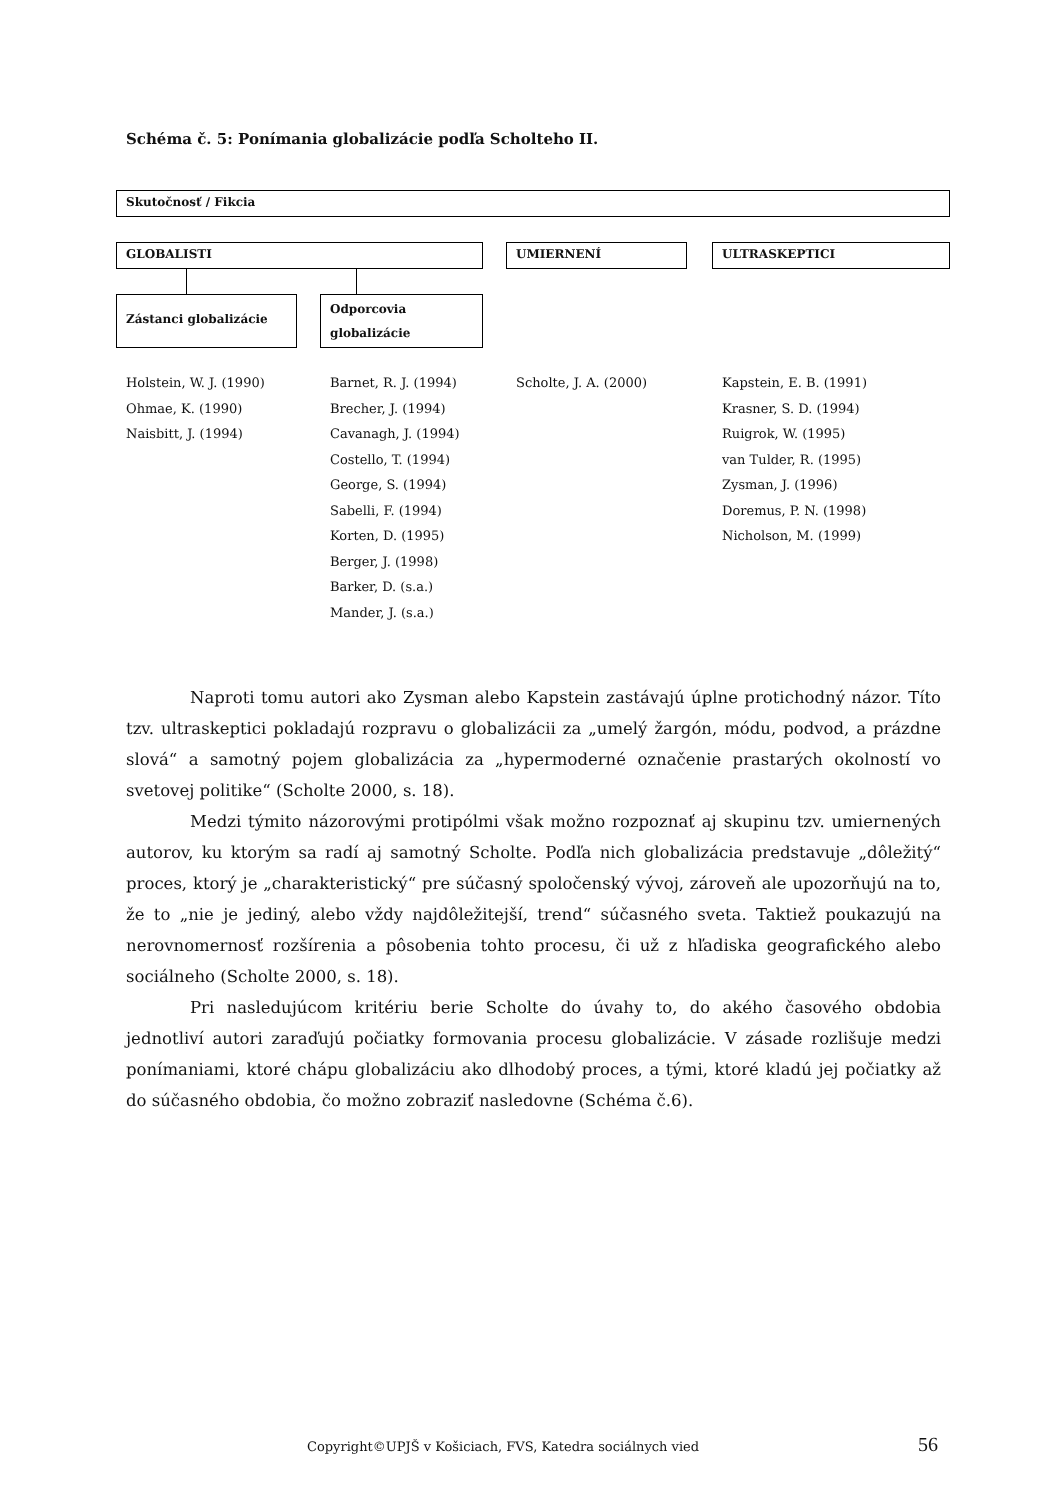Schéma č. 5: Ponímania globalizácie podľa Scholteho II.
Skutočnosť / Fikcia
GLOBALISTI UMIERNENÍ ULTRASKEPTICI
Zástanci globalizácie
Odporcovia globalizácie
Holstein, W. J. (1990)
Ohmae, K. (1990)
Naisbitt, J. (1994)
Barnet, R. J. (1994)
Brecher, J. (1994)
Cavanagh, J. (1994)
Costello, T. (1994)
George, S. (1994)
Sabelli, F. (1994)
Korten, D. (1995)
Berger, J. (1998)
Barker, D. (s.a.)
Mander, J. (s.a.)
Scholte, J. A. (2000)
Kapstein, E. B. (1991)
Krasner, S. D. (1994)
Ruigrok, W. (1995)
van Tulder, R. (1995)
Zysman, J. (1996)
Doremus, P. N. (1998)
Nicholson, M. (1999)
Naproti tomu autori ako Zysman alebo Kapstein zastávajú úplne protichodný názor. Títo tzv. ultraskeptici pokladajú rozpravu o globalizácii za „umelý žargón, módu, podvod, a prázdne slová“ a samotný pojem globalizácia za „hypermoderné označenie prastarých okolností vo svetovej politike“ (Scholte 2000, s. 18).
Medzi týmito názorovými protipólmi však možno rozpoznať aj skupinu tzv. umiernených autorov, ku ktorým sa radí aj samotný Scholte. Podľa nich globalizácia predstavuje „dôležitý“ proces, ktorý je „charakteristický“ pre súčasný spoločenský vývoj, zároveň ale upozorňujú na to, že to „nie je jediný, alebo vždy najdôležitejší, trend“ súčasného sveta. Taktiež poukazujú na nerovnomernosť rozšírenia a pôsobenia tohto procesu, či už z hľadiska geografického alebo sociálneho (Scholte 2000, s. 18).
Pri nasledujúcom kritériu berie Scholte do úvahy to, do akého časového obdobia jednotliví autori zaraďujú počiatky formovania procesu globalizácie. V zásade rozlišuje medzi ponímaniami, ktoré chápu globalizáciu ako dlhodobý proces, a tými, ktoré kladú jej počiatky až do súčasného obdobia, čo možno zobraziť nasledovne (Schéma č.6).
Copyright©UPJŠ v Košiciach, FVS, Katedra sociálnych vied
56